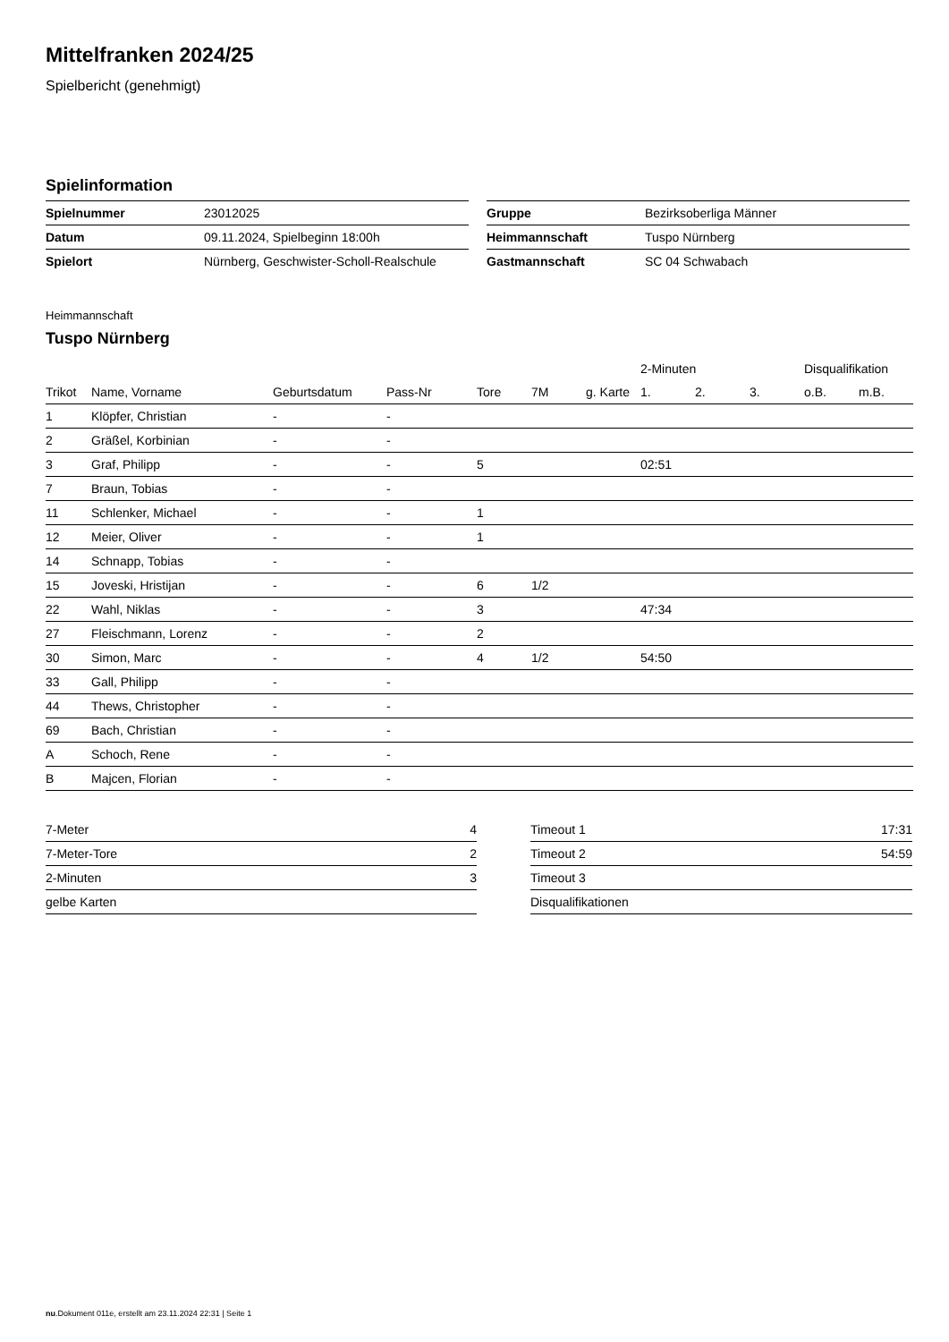Mittelfranken 2024/25
Spielbericht (genehmigt)
Spielinformation
| Spielnummer | 23012025 |
| Datum | 09.11.2024, Spielbeginn 18:00h |
| Spielort | Nürnberg, Geschwister-Scholl-Realschule |
| Gruppe | Bezirksoberliga Männer |
| Heimmannschaft | Tuspo Nürnberg |
| Gastmannschaft | SC 04 Schwabach |
Heimmannschaft
Tuspo Nürnberg
| | | | | | | | 2-Minuten | | | Disqualifikation | |
| --- | --- | --- | --- | --- | --- | --- | --- | --- | --- | --- | --- |
| Trikot | Name, Vorname | Geburtsdatum | Pass-Nr | Tore | 7M | g. Karte | 1. | 2. | 3. | o.B. | m.B. |
| 1 | Klöpfer, Christian | - | - | | | | | | | | |
| 2 | Gräßel, Korbinian | - | - | | | | | | | | |
| 3 | Graf, Philipp | - | - | 5 | | | 02:51 | | | | |
| 7 | Braun, Tobias | - | - | | | | | | | | |
| 11 | Schlenker, Michael | - | - | 1 | | | | | | | |
| 12 | Meier, Oliver | - | - | 1 | | | | | | | |
| 14 | Schnapp, Tobias | - | - | | | | | | | | |
| 15 | Joveski, Hristijan | - | - | 6 | 1/2 | | | | | | |
| 22 | Wahl, Niklas | - | - | 3 | | | 47:34 | | | | |
| 27 | Fleischmann, Lorenz | - | - | 2 | | | | | | | |
| 30 | Simon, Marc | - | - | 4 | 1/2 | | 54:50 | | | | |
| 33 | Gall, Philipp | - | - | | | | | | | | |
| 44 | Thews, Christopher | - | - | | | | | | | | |
| 69 | Bach, Christian | - | - | | | | | | | | |
| A | Schoch, Rene | - | - | | | | | | | | |
| B | Majcen, Florian | - | - | | | | | | | | |
| 7-Meter | 4 |
| 7-Meter-Tore | 2 |
| 2-Minuten | 3 |
| gelbe Karten | |
| Timeout 1 | 17:31 |
| Timeout 2 | 54:59 |
| Timeout 3 | |
| Disqualifikationen | |
nu.Dokument 011e, erstellt am 23.11.2024 22:31 | Seite 1